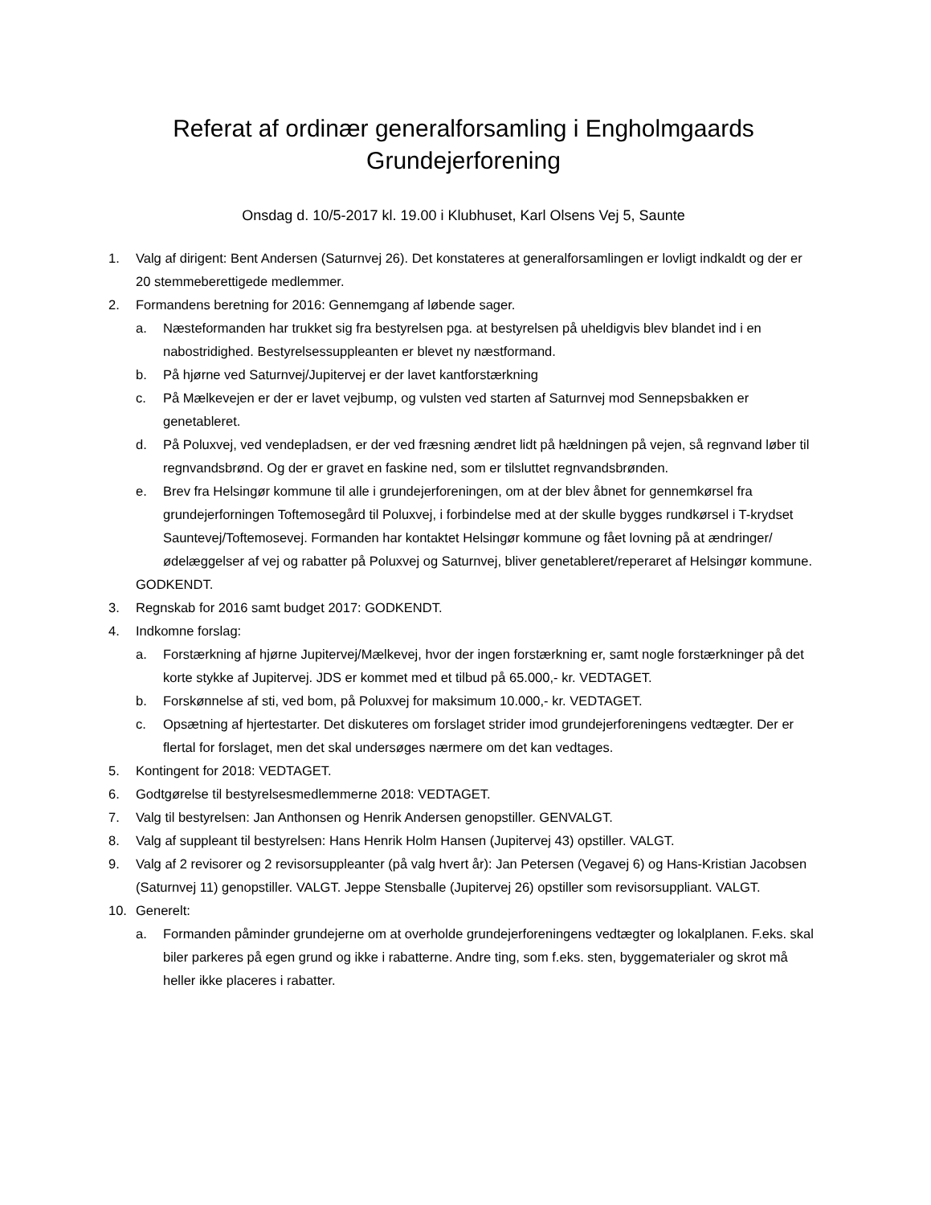Referat af ordinær generalforsamling i Engholmgaards
Grundejerforening
Onsdag d. 10/5-2017 kl. 19.00 i Klubhuset, Karl Olsens Vej 5, Saunte
1. Valg af dirigent: Bent Andersen (Saturnvej 26). Det konstateres at generalforsamlingen er lovligt indkaldt og der er 20 stemmeberettigede medlemmer.
2. Formandens beretning for 2016: Gennemgang af løbende sager.
a. Næsteformanden har trukket sig fra bestyrelsen pga. at bestyrelsen på uheldigvis blev blandet ind i en nabostridighed. Bestyrelsessuppleanten er blevet ny næstformand.
b. På hjørne ved Saturnvej/Jupitervej er der lavet kantforstærkning
c. På Mælkevejen er der er lavet vejbump, og vulsten ved starten af Saturnvej mod Sennepsbakken er genetableret.
d. På Poluxvej, ved vendepladsen, er der ved fræsning ændret lidt på hældningen på vejen, så regnvand løber til regnvandsbrønd. Og der er gravet en faskine ned, som er tilsluttet regnvandsbrønden.
e. Brev fra Helsingør kommune til alle i grundejerforeningen, om at der blev åbnet for gennemkørsel fra grundejerforningen Toftemosegård til Poluxvej, i forbindelse med at der skulle bygges rundkørsel i T-krydset Sauntevej/Toftemosevej. Formanden har kontaktet Helsingør kommune og fået lovning på at ændringer/ødelæggelser af vej og rabatter på Poluxvej og Saturnvej, bliver genetableret/reperaret af Helsingør kommune.
GODKENDT.
3. Regnskab for 2016 samt budget 2017: GODKENDT.
4. Indkomne forslag:
a. Forstærkning af hjørne Jupitervej/Mælkevej, hvor der ingen forstærkning er, samt nogle forstærkninger på det korte stykke af Jupitervej. JDS er kommet med et tilbud på 65.000,- kr. VEDTAGET.
b. Forskønnelse af sti, ved bom, på Poluxvej for maksimum 10.000,- kr. VEDTAGET.
c. Opsætning af hjertestarter. Det diskuteres om forslaget strider imod grundejerforeningens vedtægter. Der er flertal for forslaget, men det skal undersøges nærmere om det kan vedtages.
5. Kontingent for 2018: VEDTAGET.
6. Godtgørelse til bestyrelsesmedlemmerne 2018: VEDTAGET.
7. Valg til bestyrelsen: Jan Anthonsen og Henrik Andersen genopstiller. GENVALGT.
8. Valg af suppleant til bestyrelsen: Hans Henrik Holm Hansen (Jupitervej 43) opstiller. VALGT.
9. Valg af 2 revisorer og 2 revisorsuppleanter (på valg hvert år): Jan Petersen (Vegavej 6) og Hans-Kristian Jacobsen (Saturnvej 11) genopstiller. VALGT. Jeppe Stensballe (Jupitervej 26) opstiller som revisorsuppliant. VALGT.
10. Generelt:
a. Formanden påminder grundejerne om at overholde grundejerforeningens vedtægter og lokalplanen. F.eks. skal biler parkeres på egen grund og ikke i rabatterne. Andre ting, som f.eks. sten, byggematerialer og skrot må heller ikke placeres i rabatter.